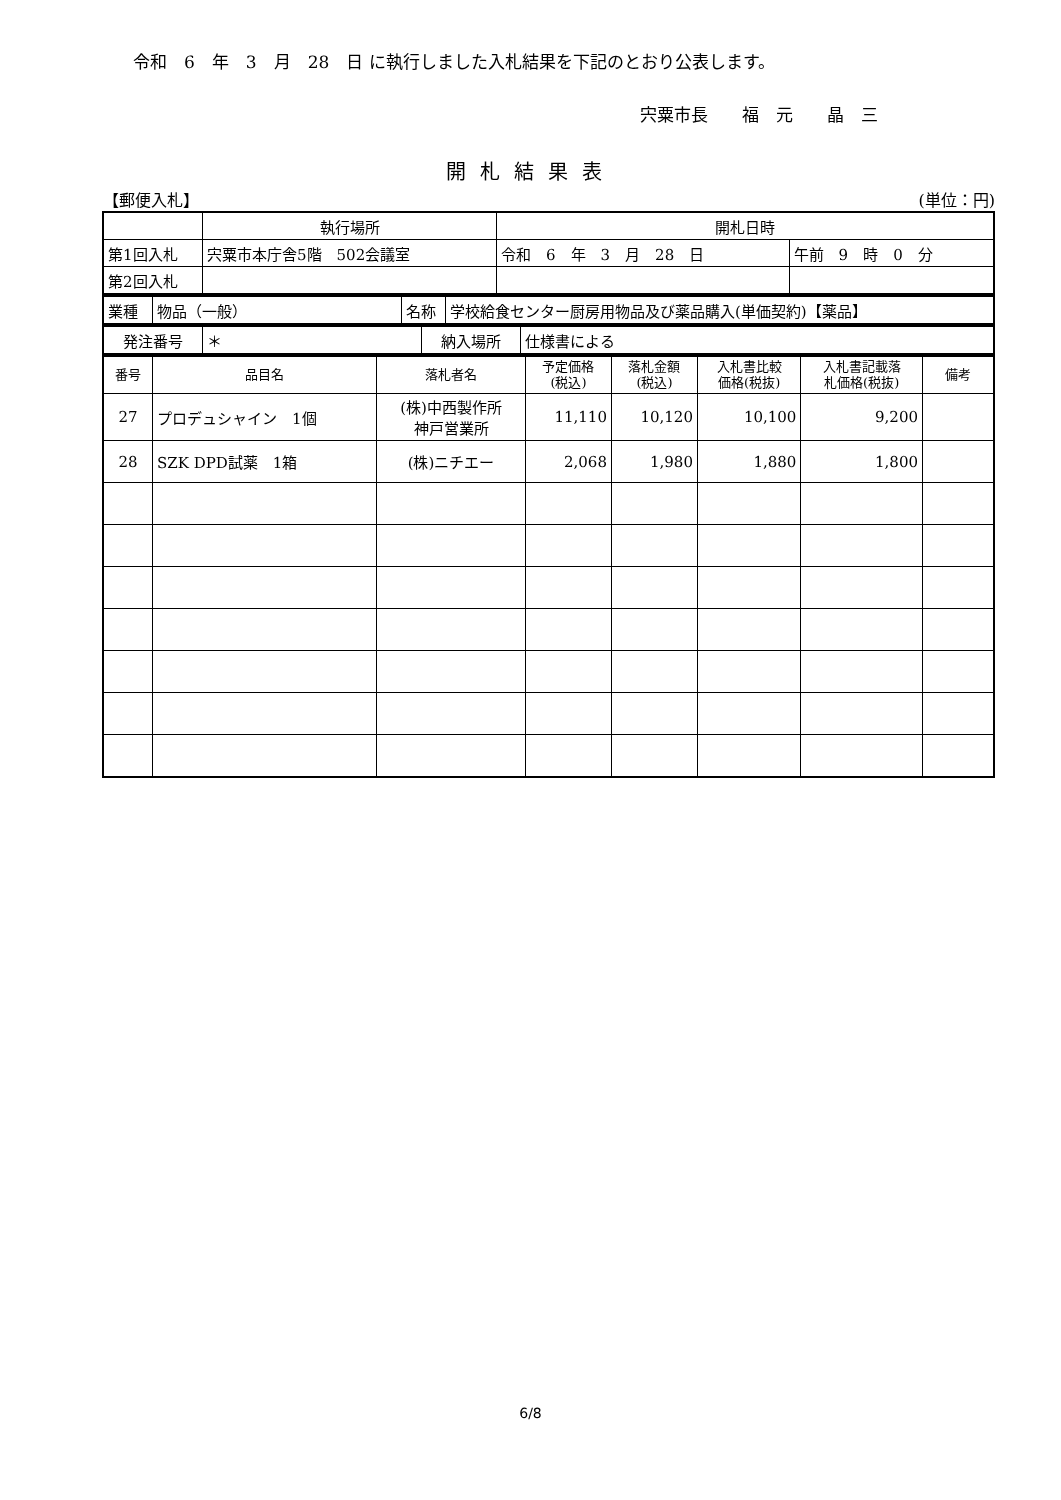令和　6　年　3　月　28　日 に執行しました入札結果を下記のとおり公表します。
宍粟市長　　福　元　　晶　三
開札結果表
【郵便入札】 (単位：円)
| | 執行場所 | 開札日時 | |
| 第1回入札 | 宍粟市本庁舎5階 502会議室 | 令和 6 年 3 月 28 日 | 午前 9 時 0 分 |
| 第2回入札 | | | |
| 業種 | 物品（一般） | 名称 | 学校給食センター厨房用物品及び薬品購入(単価契約)【薬品】 |
| 発注番号 | ＊ | 納入場所 | 仕様書による |
| 番号 | 品目名 | 落札者名 | 予定価格 (税込) | 落札金額 (税込) | 入札書比較 価格(税抜) | 入札書記載落 札価格(税抜) | 備考 |
| --- | --- | --- | --- | --- | --- | --- | --- |
| 27 | プロデュシャイン 1個 | (株)中西製作所 神戸営業所 | 11,110 | 10,120 | 10,100 | 9,200 | |
| 28 | SZK DPD試薬 1箱 | (株)ニチエー | 2,068 | 1,980 | 1,880 | 1,800 | |
6/8